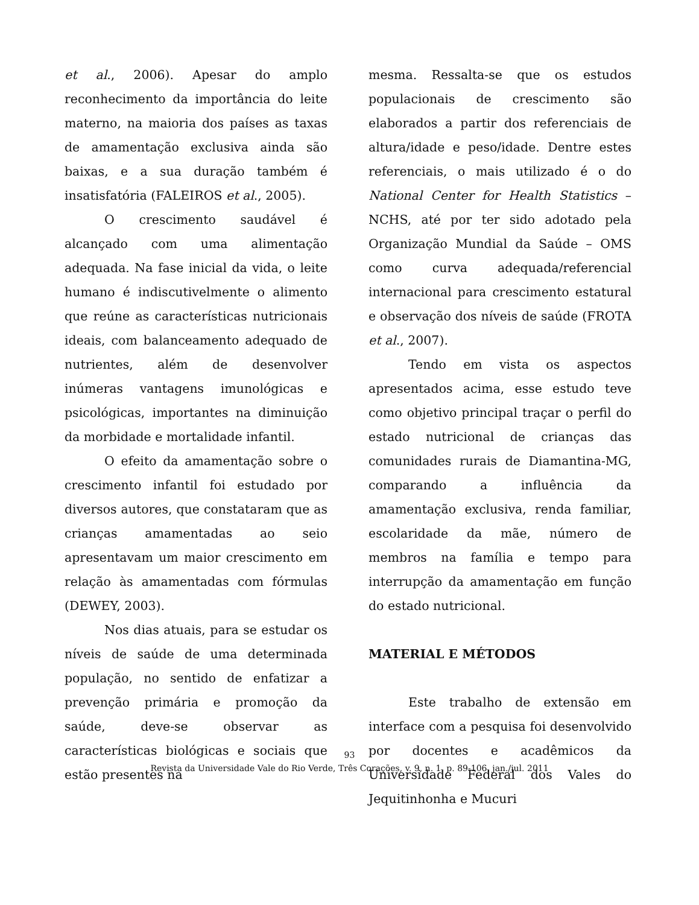et al., 2006). Apesar do amplo reconhecimento da importância do leite materno, na maioria dos países as taxas de amamentação exclusiva ainda são baixas, e a sua duração também é insatisfatória (FALEIROS et al., 2005).
O crescimento saudável é alcançado com uma alimentação adequada. Na fase inicial da vida, o leite humano é indiscutivelmente o alimento que reúne as características nutricionais ideais, com balanceamento adequado de nutrientes, além de desenvolver inúmeras vantagens imunológicas e psicológicas, importantes na diminuição da morbidade e mortalidade infantil.
O efeito da amamentação sobre o crescimento infantil foi estudado por diversos autores, que constataram que as crianças amamentadas ao seio apresentavam um maior crescimento em relação às amamentadas com fórmulas (DEWEY, 2003).
Nos dias atuais, para se estudar os níveis de saúde de uma determinada população, no sentido de enfatizar a prevenção primária e promoção da saúde, deve-se observar as características biológicas e sociais que estão presentes na
mesma. Ressalta-se que os estudos populacionais de crescimento são elaborados a partir dos referenciais de altura/idade e peso/idade. Dentre estes referenciais, o mais utilizado é o do National Center for Health Statistics – NCHS, até por ter sido adotado pela Organização Mundial da Saúde – OMS como curva adequada/referencial internacional para crescimento estatural e observação dos níveis de saúde (FROTA et al., 2007).
Tendo em vista os aspectos apresentados acima, esse estudo teve como objetivo principal traçar o perfil do estado nutricional de crianças das comunidades rurais de Diamantina-MG, comparando a influência da amamentação exclusiva, renda familiar, escolaridade da mãe, número de membros na família e tempo para interrupção da amamentação em função do estado nutricional.
MATERIAL E MÉTODOS
Este trabalho de extensão em interface com a pesquisa foi desenvolvido por docentes e acadêmicos da Universidade Federal dos Vales do Jequitinhonha e Mucuri
93
Revista da Universidade Vale do Rio Verde, Três Corações, v. 9, n. 1, p. 89-106, jan./jul. 2011